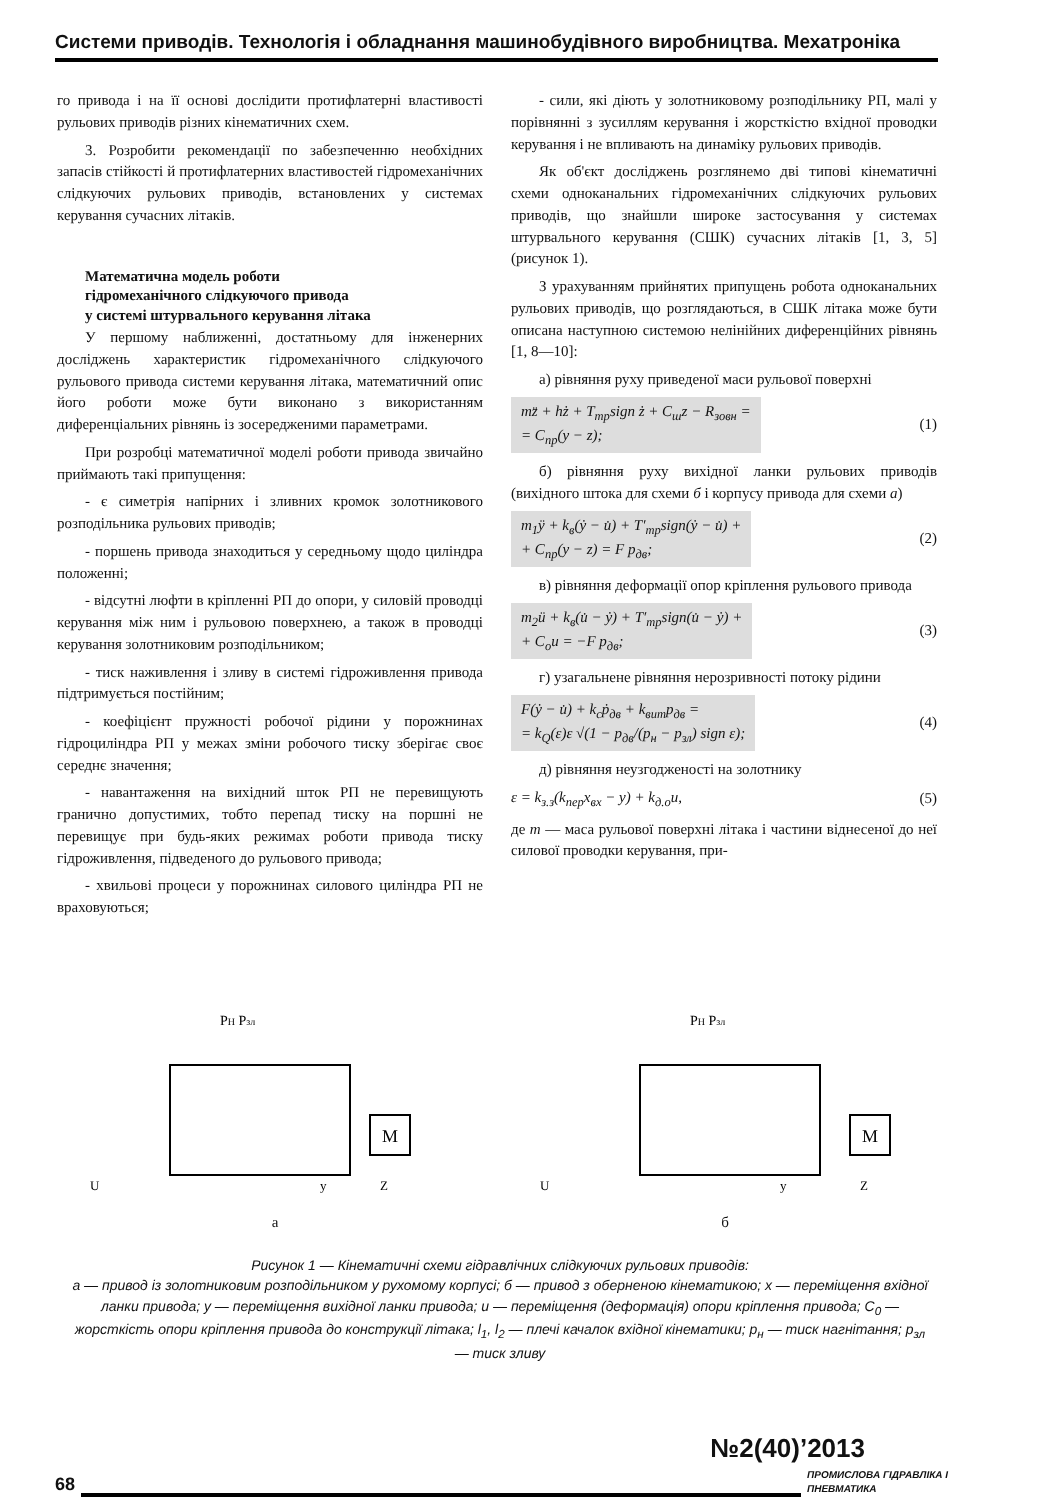Системи приводів. Технологія і обладнання машинобудівного виробництва. Мехатроніка
го привода і на її основі дослідити протифлатерні властивості рульових приводів різних кінематичних схем.
3. Розробити рекомендації по забезпеченню необхідних запасів стійкості й протифлатерних властивостей гідромеханічних слідкуючих рульових приводів, встановлених у системах керування сучасних літаків.
Математична модель роботи
гідромеханічного слідкуючого привода
у системі штурвального керування літака
У першому наближенні, достатньому для інженерних досліджень характеристик гідромеханічного слідкуючого рульового привода системи керування літака, математичний опис його роботи може бути виконано з використанням диференціальних рівнянь із зосередженими параметрами.
При розробці математичної моделі роботи привода звичайно приймають такі припущення:
- є симетрія напірних і зливних кромок золотникового розподільника рульових приводів;
- поршень привода знаходиться у середньому щодо циліндра положенні;
- відсутні люфти в кріпленні РП до опори, у силовій проводці керування між ним і рульовою поверхнею, а також в проводці керування золотниковим розподільником;
- тиск наживлення і зливу в системі гідроживлення привода підтримується постійним;
- коефіцієнт пружності робочої рідини у порожнинах гідроциліндра РП у межах зміни робочого тиску зберігає своє середнє значення;
- навантаження на вихідний шток РП не перевищують гранично допустимих, тобто перепад тиску на поршні не перевищує при будь-яких режимах роботи привода тиску гідроживлення, підведеного до рульового привода;
- хвильові процеси у порожнинах силового циліндра РП не враховуються;
- сили, які діють у золотниковому розподільнику РП, малі у порівнянні з зусиллям керування і жорсткістю вхідної проводки керування і не впливають на динаміку рульових приводів.
Як об'єкт досліджень розглянемо дві типові кінематичні схеми одноканальних гідромеханічних слідкуючих рульових приводів, що знайшли широке застосування у системах штурвального керування (СШК) сучасних літаків [1, 3, 5] (рисунок 1).
З урахуванням прийнятих припущень робота одноканальних рульових приводів, що розглядаються, в СШК літака може бути описана наступною системою нелінійних диференційних рівнянь [1, 8—10]:
а) рівняння руху приведеної маси рульової поверхні
mz̈ + hż + T<sub>тр</sub>sign ż + C<sub>ш</sub>z − R<sub>зовн</sub> =
= C<sub>пр</sub>(y − z); (1)
б) рівняння руху вихідної ланки рульових приводів (вихідного штока для схеми б і корпусу привода для схеми а)
m<sub>1</sub>ÿ + k<sub>в</sub>(ẏ − u̇) + T′<sub>тр</sub>sign(ẏ − u̇) +
+ C<sub>пр</sub>(y − z) = F p<sub>дв</sub>; (2)
в) рівняння деформації опор кріплення рульового привода
m<sub>2</sub>ü + k<sub>в</sub>(u̇ − ẏ) + T′<sub>тр</sub>sign(u̇ − ẏ) +
+ C<sub>o</sub>u = −F p<sub>дв</sub>; (3)
г) узагальнене рівняння нерозривності потоку рідини
F(ẏ − u̇) + k<sub>c</sub>ṗ<sub>дв</sub> + k<sub>вит</sub>p<sub>дв</sub> =
= k<sub>Q</sub>(ε)ε √(1 − p<sub>дв</sub>/(p<sub>н</sub> − p<sub>зл</sub>) sign ε); (4)
д) рівняння неузгодженості на золотнику
ε = k<sub>з.з</sub>(k<sub>пер</sub>x<sub>вх</sub> − y) + k<sub>д.о</sub>u, (5)
де m — маса рульової поверхні літака і частини віднесеної до неї силової проводки керування, при-
M
PH Pзл
U
y
Z
а
M
PH Pзл
U
y
Z
б
Рисунок 1 — Кінематичні схеми гідравлічних слідкуючих рульових приводів:
а — привод із золотниковим розподільником у рухомому корпусі; б — привод з оберненою кінематикою; x — переміщення вхідної ланки привода; y — переміщення вихідної ланки привода; u — переміщення (деформація) опори кріплення привода; C<sub>0</sub> — жорсткість опори кріплення привода до конструкції літака; l<sub>1</sub>, l<sub>2</sub> — плечі качалок вхідної кінематики; p<sub>н</sub> — тиск нагнітання; p<sub>зл</sub> — тиск зливу
№2(40)’2013
68 ПРОМИСЛОВА ГІДРАВЛІКА І ПНЕВМАТИКА